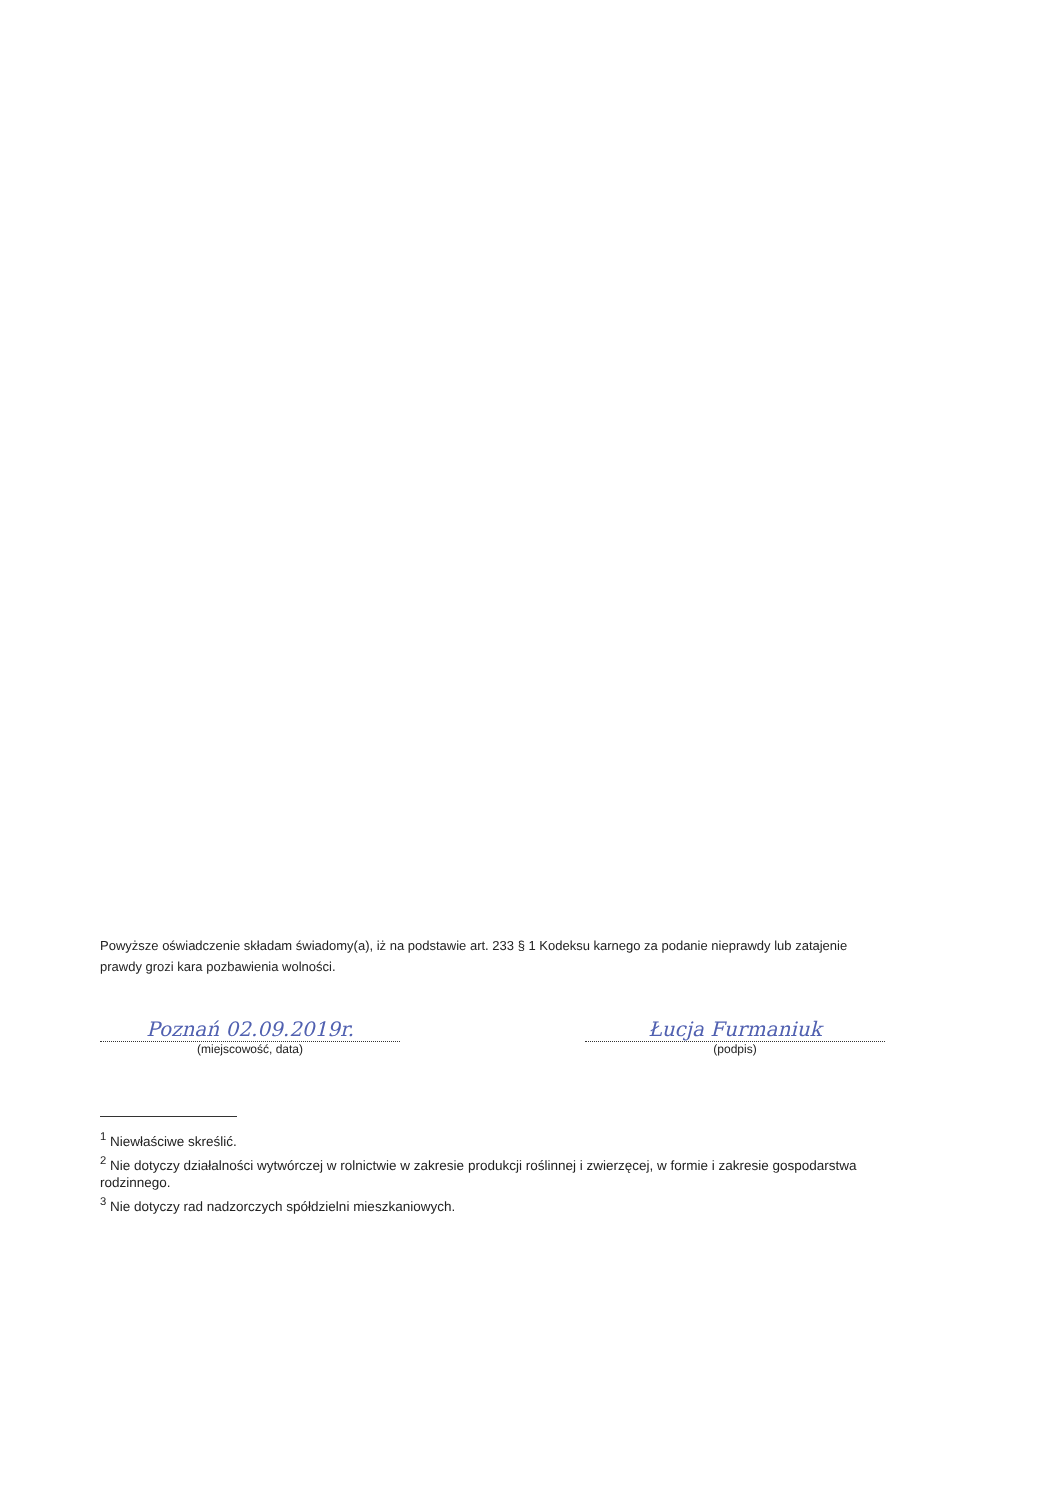Powyższe oświadczenie składam świadomy(a), iż na podstawie art. 233 § 1 Kodeksu karnego za podanie nieprawdy lub zatajenie prawdy grozi kara pozbawienia wolności.
Poznań 02.09.2019r.
(miejscowość, data)
Łucja Furmaniuk
(podpis)
<sup>1</sup> Niewłaściwe skreślić.
<sup>2</sup> Nie dotyczy działalności wytwórczej w rolnictwie w zakresie produkcji roślinnej i zwierzęcej, w formie i zakresie gospodarstwa rodzinnego.
<sup>3</sup> Nie dotyczy rad nadzorczych spółdzielni mieszkaniowych.